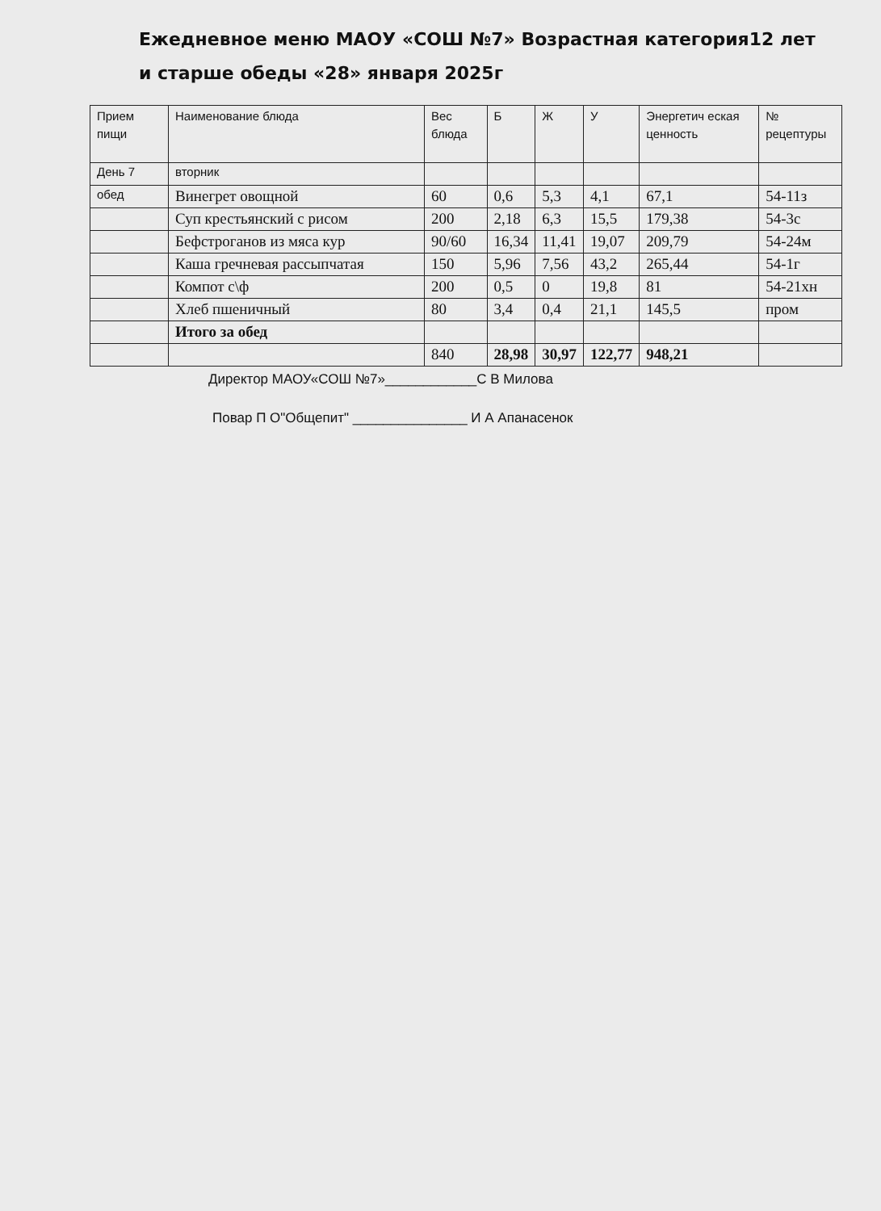Ежедневное меню МАОУ «СОШ №7» Возрастная категория12 лет и старше обеды «28» января 2025г
| Прием пищи | Наименование блюда | Вес блюда | Б | Ж | У | Энергетич еская ценность | № рецептуры |
| --- | --- | --- | --- | --- | --- | --- | --- |
| День 7 | вторник | | | | | | |
| обед | Винегрет овощной | 60 | 0,6 | 5,3 | 4,1 | 67,1 | 54-11з |
| | Суп крестьянский с рисом | 200 | 2,18 | 6,3 | 15,5 | 179,38 | 54-3с |
| | Бефстроганов из мяса кур | 90/60 | 16,34 | 11,41 | 19,07 | 209,79 | 54-24м |
| | Каша гречневая рассыпчатая | 150 | 5,96 | 7,56 | 43,2 | 265,44 | 54-1г |
| | Компот с\ф | 200 | 0,5 | 0 | 19,8 | 81 | 54-21хн |
| | Хлеб пшеничный | 80 | 3,4 | 0,4 | 21,1 | 145,5 | пром |
| | Итого за обед | | | | | | |
| | | 840 | 28,98 | 30,97 | 122,77 | 948,21 | |
Директор МАОУ«СОШ №7»____________С В Милова
Повар П О"Общепит" _______________ И А Апанасенок